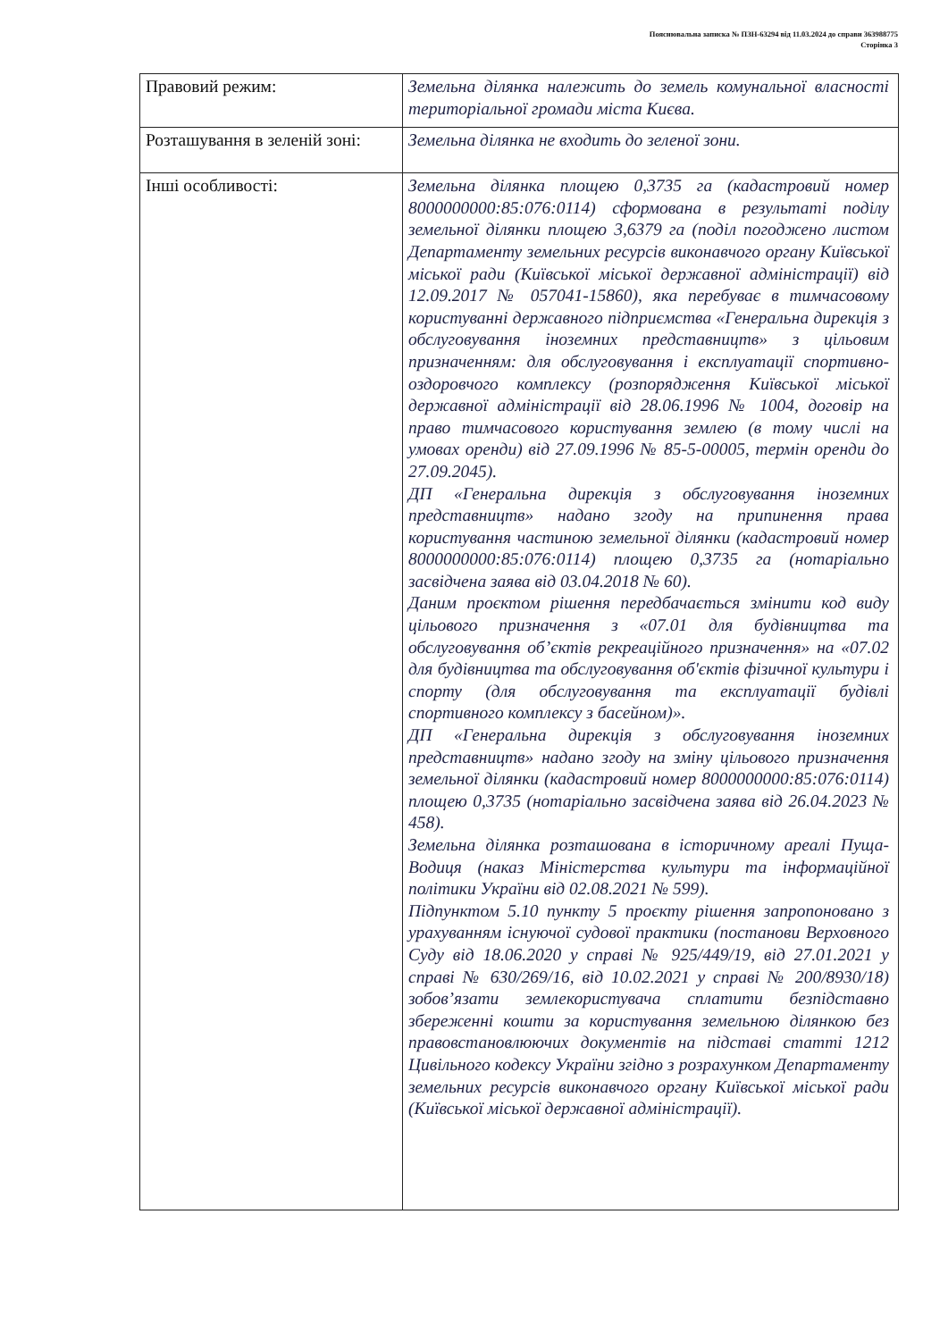Пояснювальна записка № ПЗН-63294 від 11.03.2024 до справи 363988775
Сторінка 3
| Правовий режим: | Земельна ділянка належить до земель комунальної власності територіальної громади міста Києва. |
| Розташування в зеленій зоні: | Земельна ділянка не входить до зеленої зони. |
| Інші особливості: | Земельна ділянка площею 0,3735 га (кадастровий номер 8000000000:85:076:0114) сформована в результаті поділу земельної ділянки площею 3,6379 га (поділ погоджено листом Департаменту земельних ресурсів виконавчого органу Київської міської ради (Київської міської державної адміністрації) від 12.09.2017 № 057041-15860), яка перебуває в тимчасовому користуванні державного підприємства «Генеральна дирекція з обслуговування іноземних представництв» з цільовим призначенням: для обслуговування і експлуатації спортивно-оздоровчого комплексу (розпорядження Київської міської державної адміністрації від 28.06.1996 № 1004, договір на право тимчасового користування землею (в тому числі на умовах оренди) від 27.09.1996 № 85-5-00005, термін оренди до 27.09.2045). ДП «Генеральна дирекція з обслуговування іноземних представництв» надано згоду на припинення права користування частиною земельної ділянки (кадастровий номер 8000000000:85:076:0114) площею 0,3735 га (нотаріально засвідчена заява від 03.04.2018 № 60). Даним проєктом рішення передбачається змінити код виду цільового призначення з «07.01 для будівництва та обслуговування об’єктів рекреаційного призначення» на «07.02 для будівництва та обслуговування об'єктів фізичної культури і спорту (для обслуговування та експлуатації будівлі спортивного комплексу з басейном)». ДП «Генеральна дирекція з обслуговування іноземних представництв» надано згоду на зміну цільового призначення земельної ділянки (кадастровий номер 8000000000:85:076:0114) площею 0,3735 (нотаріально засвідчена заява від 26.04.2023 № 458). Земельна ділянка розташована в історичному ареалі Пуща-Водиця (наказ Міністерства культури та інформаційної політики України від 02.08.2021 № 599). Підпунктом 5.10 пункту 5 проєкту рішення запропоновано з урахуванням існуючої судової практики (постанови Верховного Суду від 18.06.2020 у справі № 925/449/19, від 27.01.2021 у справі № 630/269/16, від 10.02.2021 у справі № 200/8930/18) зобов’язати землекористувача сплатити безпідставно збереженні кошти за користування земельною ділянкою без правовстановлюючих документів на підставі статті 1212 Цивільного кодексу України згідно з розрахунком Департаменту земельних ресурсів виконавчого органу Київської міської ради (Київської міської державної адміністрації). |